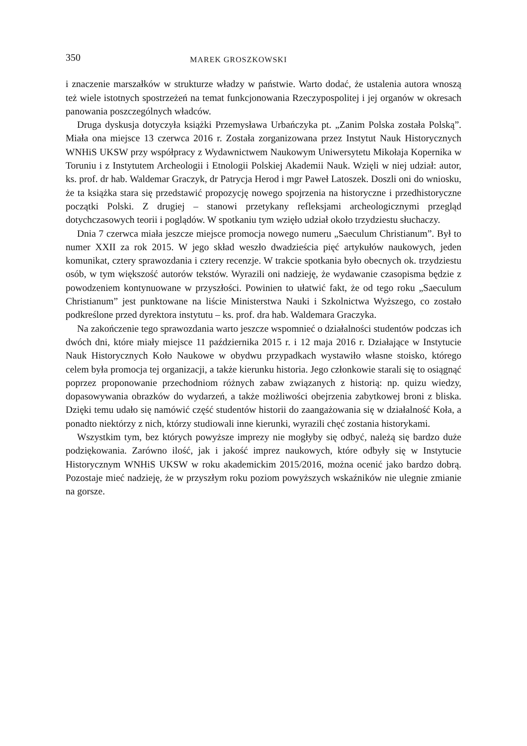350 MAREK GROSZKOWSKI
i znaczenie marszałków w strukturze władzy w państwie. Warto dodać, że ustalenia autora wnoszą też wiele istotnych spostrzeżeń na temat funkcjonowania Rzeczypospolitej i jej organów w okresach panowania poszczególnych władców.
Druga dyskusja dotyczyła książki Przemysława Urbańczyka pt. „Zanim Polska została Polską”. Miała ona miejsce 13 czerwca 2016 r. Została zorganizowana przez Instytut Nauk Historycznych WNHiS UKSW przy współpracy z Wydawnictwem Naukowym Uniwersytetu Mikołaja Kopernika w Toruniu i z Instytutem Archeologii i Etnologii Polskiej Akademii Nauk. Wzięli w niej udział: autor, ks. prof. dr hab. Waldemar Graczyk, dr Patrycja Herod i mgr Paweł Latoszek. Doszli oni do wniosku, że ta książka stara się przedstawić propozycję nowego spojrzenia na historyczne i przedhistoryczne początki Polski. Z drugiej – stanowi przetykany refleksjami archeologicznymi przegląd dotychczasowych teorii i poglądów. W spotkaniu tym wzięło udział około trzydziestu słuchaczy.
Dnia 7 czerwca miała jeszcze miejsce promocja nowego numeru „Saeculum Christianum”. Był to numer XXII za rok 2015. W jego skład weszło dwadzieścia pięć artykułów naukowych, jeden komunikat, cztery sprawozdania i cztery recenzje. W trakcie spotkania było obecnych ok. trzydziestu osób, w tym większość autorów tekstów. Wyrazili oni nadzieję, że wydawanie czasopisma będzie z powodzeniem kontynuowane w przyszłości. Powinien to ułatwić fakt, że od tego roku „Saeculum Christianum” jest punktowane na liście Ministerstwa Nauki i Szkolnictwa Wyższego, co zostało podkreślone przed dyrektora instytutu – ks. prof. dra hab. Waldemara Graczyka.
Na zakończenie tego sprawozdania warto jeszcze wspomnieć o działalności studentów podczas ich dwóch dni, które miały miejsce 11 października 2015 r. i 12 maja 2016 r. Działające w Instytucie Nauk Historycznych Koło Naukowe w obydwu przypadkach wystawiło własne stoisko, którego celem była promocja tej organizacji, a także kierunku historia. Jego członkowie starali się to osiągnąć poprzez proponowanie przechodniom różnych zabaw związanych z historią: np. quizu wiedzy, dopasowywania obrazków do wydarzeń, a także możliwości obejrzenia zabytkowej broni z bliska. Dzięki temu udało się namówić część studentów historii do zaangażowania się w działalność Koła, a ponadto niektórzy z nich, którzy studiowali inne kierunki, wyrazili chęć zostania historykami.
Wszystkim tym, bez których powyższe imprezy nie mogłyby się odbyć, należą się bardzo duże podziękowania. Zarówno ilość, jak i jakość imprez naukowych, które odbyły się w Instytucie Historycznym WNHiS UKSW w roku akademickim 2015/2016, można ocenić jako bardzo dobrą. Pozostaje mieć nadzieję, że w przyszłym roku poziom powyższych wskaźników nie ulegnie zmianie na gorsze.